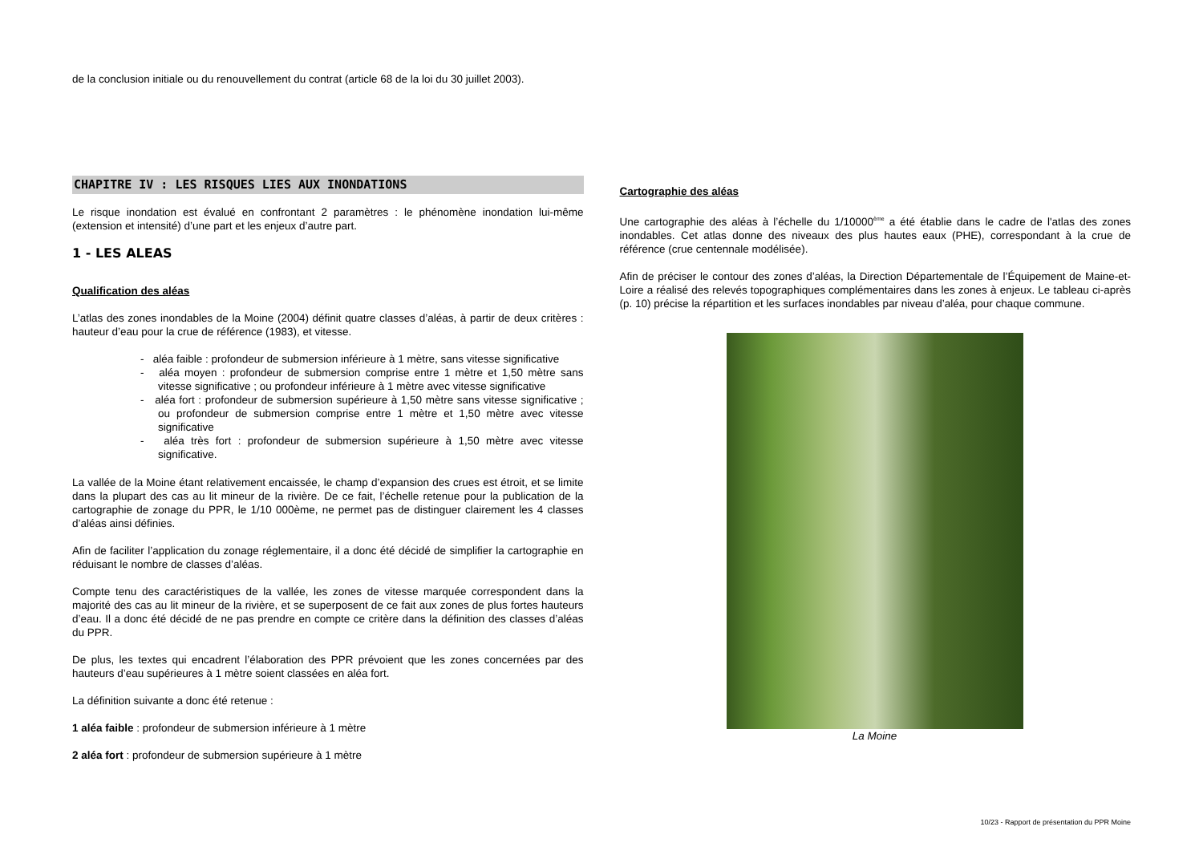de la conclusion initiale ou du renouvellement du contrat (article 68 de la loi du 30 juillet 2003).
CHAPITRE IV : LES RISQUES LIES AUX INONDATIONS
Le risque inondation est évalué en confrontant 2 paramètres : le phénomène inondation lui-même (extension et intensité) d’une part et les enjeux d’autre part.
1 - LES ALEAS
Qualification des aléas
L’atlas des zones inondables de la Moine (2004) définit quatre classes d’aléas, à partir de deux critères : hauteur d’eau pour la crue de référence (1983), et vitesse.
- aléa faible : profondeur de submersion inférieure à 1 mètre, sans vitesse significative
- aléa moyen : profondeur de submersion comprise entre 1 mètre et 1,50 mètre sans vitesse significative ; ou profondeur inférieure à 1 mètre avec vitesse significative
- aléa fort : profondeur de submersion supérieure à 1,50 mètre sans vitesse significative ; ou profondeur de submersion comprise entre 1 mètre et 1,50 mètre avec vitesse significative
- aléa très fort : profondeur de submersion supérieure à 1,50 mètre avec vitesse significative.
La vallée de la Moine étant relativement encaissée, le champ d’expansion des crues est étroit, et se limite dans la plupart des cas au lit mineur de la rivière. De ce fait, l’échelle retenue pour la publication de la cartographie de zonage du PPR, le 1/10 000ème, ne permet pas de distinguer clairement les 4 classes d’aléas ainsi définies.
Afin de faciliter l’application du zonage réglementaire, il a donc été décidé de simplifier la cartographie en réduisant le nombre de classes d’aléas.
Compte tenu des caractéristiques de la vallée, les zones de vitesse marquée correspondent dans la majorité des cas au lit mineur de la rivière, et se superposent de ce fait aux zones de plus fortes hauteurs d’eau. Il a donc été décidé de ne pas prendre en compte ce critère dans la définition des classes d’aléas du PPR.
De plus, les textes qui encadrent l’élaboration des PPR prévoient que les zones concernées par des hauteurs d’eau supérieures à 1 mètre soient classées en aléa fort.
La définition suivante a donc été retenue :
1 aléa faible : profondeur de submersion inférieure à 1 mètre
2 aléa fort : profondeur de submersion supérieure à 1 mètre
Cartographie des aléas
Une cartographie des aléas à l’échelle du 1/10000<sup>ème</sup> a été établie dans le cadre de l'atlas des zones inondables. Cet atlas donne des niveaux des plus hautes eaux (PHE), correspondant à la crue de référence (crue centennale modélisée).
Afin de préciser le contour des zones d’aléas, la Direction Départementale de l’Équipement de Maine-et-Loire a réalisé des relevés topographiques complémentaires dans les zones à enjeux. Le tableau ci-après (p. 10) précise la répartition et les surfaces inondables par niveau d’aléa, pour chaque commune.
La Moine
10/23 - Rapport de présentation du PPR Moine